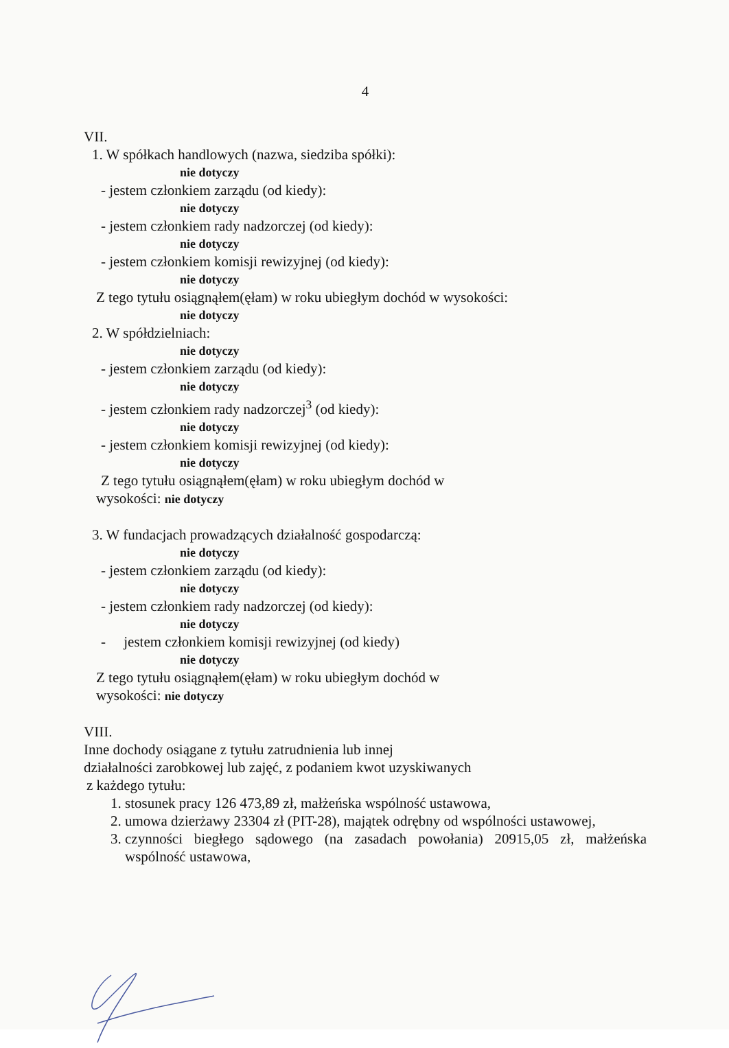4
VII.
1. W spółkach handlowych (nazwa, siedziba spółki):
nie dotyczy
- jestem członkiem zarządu (od kiedy):
nie dotyczy
- jestem członkiem rady nadzorczej (od kiedy):
nie dotyczy
- jestem członkiem komisji rewizyjnej (od kiedy):
nie dotyczy
Z tego tytułu osiągnąłem(ęłam) w roku ubiegłym dochód w wysokości:
nie dotyczy
2. W spółdzielniach:
nie dotyczy
- jestem członkiem zarządu (od kiedy):
nie dotyczy
- jestem członkiem rady nadzorczej<sup>3</sup> (od kiedy):
nie dotyczy
- jestem członkiem komisji rewizyjnej (od kiedy):
nie dotyczy
Z tego tytułu osiągnąłem(ęłam) w roku ubiegłym dochód w
wysokości: nie dotyczy
3. W fundacjach prowadzących działalność gospodarczą:
nie dotyczy
- jestem członkiem zarządu (od kiedy):
nie dotyczy
- jestem członkiem rady nadzorczej (od kiedy):
nie dotyczy
- jestem członkiem komisji rewizyjnej (od kiedy)
nie dotyczy
Z tego tytułu osiągnąłem(ęłam) w roku ubiegłym dochód w
wysokości: nie dotyczy
VIII.
Inne dochody osiągane z tytułu zatrudnienia lub innej
działalności zarobkowej lub zajęć, z podaniem kwot uzyskiwanych
z każdego tytułu:
1. stosunek pracy 126 473,89 zł, małżeńska wspólność ustawowa,
2. umowa dzierżawy 23304 zł (PIT-28), majątek odrębny od wspólności ustawowej,
3. czynności biegłego sądowego (na zasadach powołania) 20915,05 zł, małżeńska wspólność ustawowa,